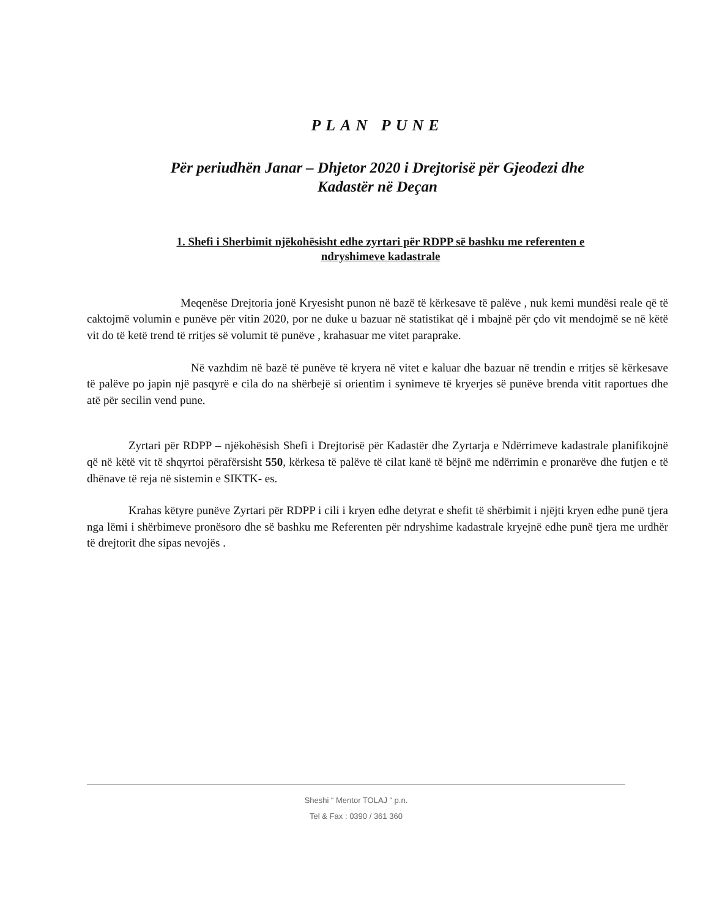PLAN PUNE
Për periudhën Janar – Dhjetor 2020 i Drejtorisë për Gjeodezi dhe
Kadastër në Deçan
1. Shefi i Sherbimit njëkohësisht edhe zyrtari për RDPP së bashku me referenten e
ndryshimeve kadastrale
Meqenëse Drejtoria jonë Kryesisht punon në bazë të kërkesave të palëve , nuk kemi mundësi reale që të caktojmë volumin e punëve për vitin 2020, por ne duke u bazuar në statistikat që i mbajnë për çdo vit mendojmë se në këtë vit do të ketë trend të rritjes së volumit të punëve , krahasuar me vitet paraprake.
Në vazhdim në bazë të punëve të kryera në vitet e kaluar dhe bazuar në trendin e rritjes së kërkesave të palëve po japin një pasqyrë e cila do na shërbejë si orientim i synimeve të kryerjes së punëve brenda vitit raportues dhe atë për secilin vend pune.
Zyrtari për RDPP – njëkohësish Shefi i Drejtorisë për Kadastër dhe Zyrtarja e Ndërrimeve kadastrale planifikojnë që në këtë vit të shqyrtoi përafërsisht 550, kërkesa të palëve të cilat kanë të bëjnë me ndërrimin e pronarëve dhe futjen e të dhënave të reja në sistemin e SIKTK- es.
Krahas këtyre punëve Zyrtari për RDPP i cili i kryen edhe detyrat e shefit të shërbimit i njëjti kryen edhe punë tjera nga lëmi i shërbimeve pronësoro dhe së bashku me Referenten për ndryshime kadastrale kryejnë edhe punë tjera me urdhër të drejtorit dhe sipas nevojës .
Sheshi “ Mentor TOLAJ “ p.n.
Tel & Fax : 0390 / 361 360